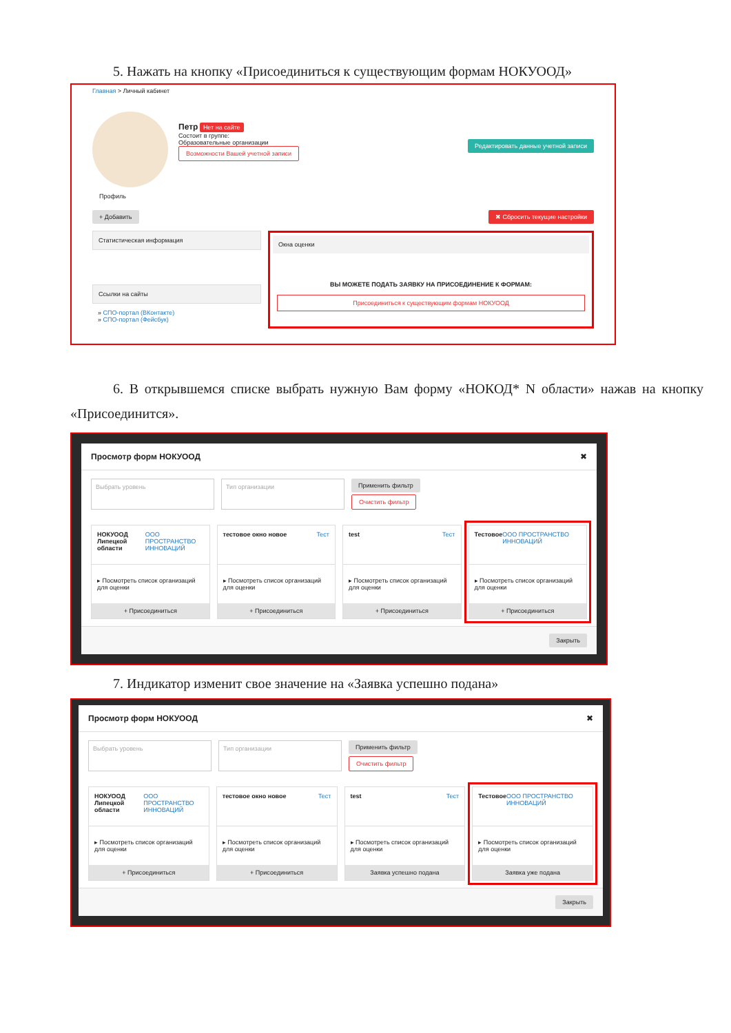5. Нажать на кнопку «Присоединиться к существующим формам НОКУООД»
Главная > Личный кабинет
Петр Нет на сайте
Состоит в группе:
Образовательные организации
Возможности Вашей учетной записи
Редактировать данные учетной записи
Профиль
+ Добавить ✖ Сбросить текущие настройки
Статистическая информация
Ссылки на сайты
» СПО-портал (ВКонтакте)
» СПО-портал (Фейсбук)
Окна оценки
ВЫ МОЖЕТЕ ПОДАТЬ ЗАЯВКУ НА ПРИСОЕДИНЕНИЕ К ФОРМАМ:
Присоединиться к существующим формам НОКУООД
6. В открывшемся списке выбрать нужную Вам форму «НОКОД* N области» нажав на кнопку «Присоединится».
Просмотр форм НОКУООД ✖
Выбрать уровень Тип организации Применить фильтр
Очистить фильтр
НОКУООД Липецкой области ООО ПРОСТРАНСТВО ИННОВАЦИЙ
▸ Посмотреть список организаций для оценки
+ Присоединиться
тестовое окно новое Тест
▸ Посмотреть список организаций для оценки
+ Присоединиться
test Тест
▸ Посмотреть список организаций для оценки
+ Присоединиться
Тестовое ООО ПРОСТРАНСТВО ИННОВАЦИЙ
▸ Посмотреть список организаций для оценки
+ Присоединиться
Закрыть
7. Индикатор изменит свое значение на «Заявка успешно подана»
Просмотр форм НОКУООД ✖
Выбрать уровень Тип организации Применить фильтр
Очистить фильтр
НОКУООД Липецкой области ООО ПРОСТРАНСТВО ИННОВАЦИЙ
▸ Посмотреть список организаций для оценки
+ Присоединиться
тестовое окно новое Тест
▸ Посмотреть список организаций для оценки
+ Присоединиться
test Тест
▸ Посмотреть список организаций для оценки
Заявка успешно подана
Тестовое ООО ПРОСТРАНСТВО ИННОВАЦИЙ
▸ Посмотреть список организаций для оценки
Заявка уже подана
Закрыть